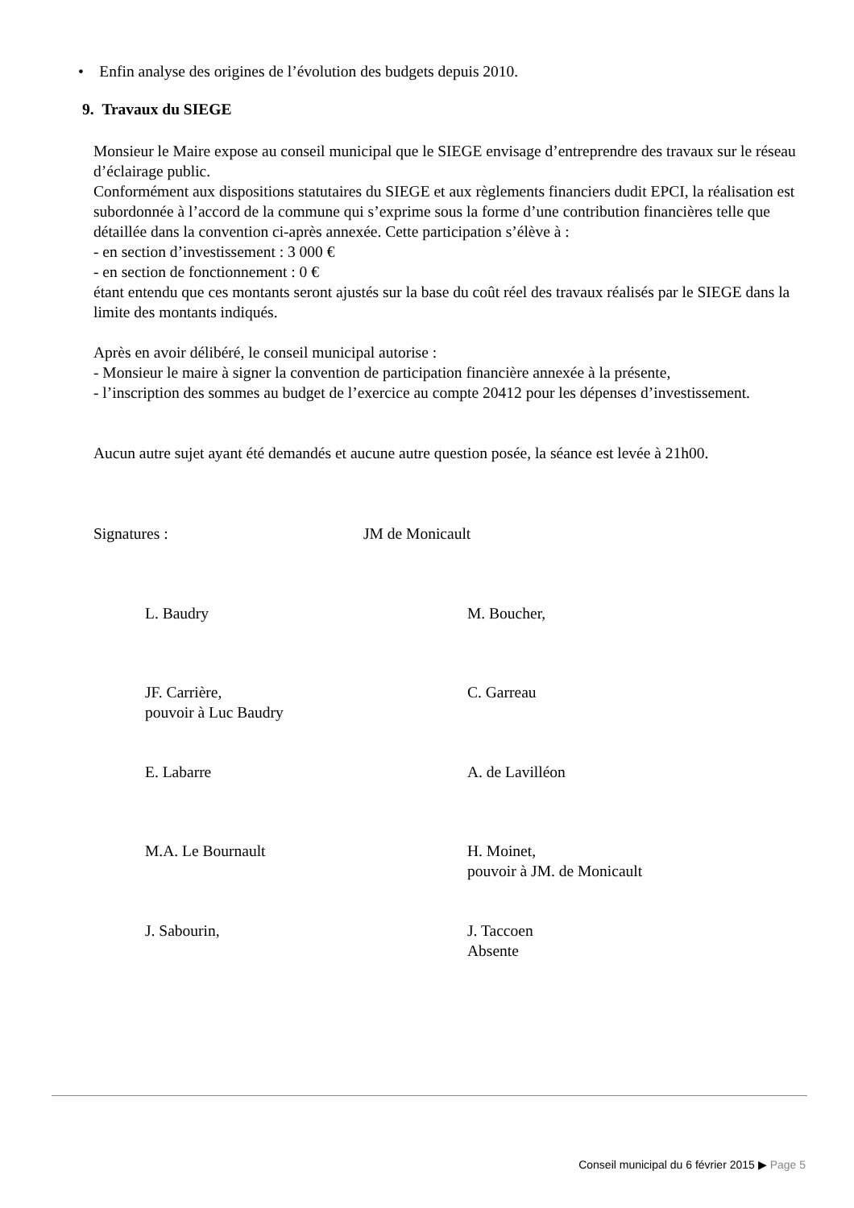• Enfin analyse des origines de l’évolution des budgets depuis 2010.
9. Travaux du SIEGE
Monsieur le Maire expose au conseil municipal que le SIEGE envisage d’entreprendre des travaux sur le réseau d’éclairage public.
Conformément aux dispositions statutaires du SIEGE et aux règlements financiers dudit EPCI, la réalisation est subordonnée à l’accord de la commune qui s’exprime sous la forme d’une contribution financières telle que détaillée dans la convention ci-après annexée. Cette participation s’élève à :
- en section d’investissement : 3 000 €
- en section de fonctionnement : 0 €
étant entendu que ces montants seront ajustés sur la base du coût réel des travaux réalisés par le SIEGE dans la limite des montants indiqués.
Après en avoir délibéré, le conseil municipal autorise :
- Monsieur le maire à signer la convention de participation financière annexée à la présente,
- l’inscription des sommes au budget de l’exercice au compte 20412 pour les dépenses d’investissement.
Aucun autre sujet ayant été demandés et aucune autre question posée, la séance est levée à 21h00.
Signatures : JM de Monicault
L. Baudry M. Boucher,
JF. Carrière,
pouvoir à Luc Baudry
C. Garreau
E. Labarre A. de Lavilléon
M.A. Le Bournault H. Moinet,
pouvoir à JM. de Monicault
J. Sabourin, J. Taccoen
Absente
Conseil municipal du 6 février 2015 ▶ Page 5